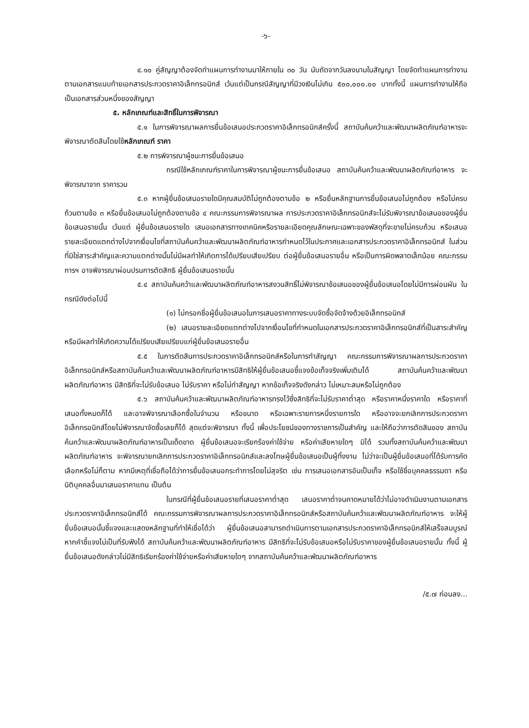-๖-
๔.๑๐ คู่สัญญาต้องจัดทำแผนการทำงานมาให้ภายใน ๓๐ วัน นับถัดจากวันลงนามในสัญญา โดยจัดทำแผนการทำงานตามเอกสารแนบท้ายเอกสารประกวดราคาอิเล็กทรอนิกส์ เว้นแต่เป็นกรณีสัญญาที่มีวงเงินไม่เกิน ๕๐๐,๐๐๐.๐๐ บาททั้งนี้ แผนการทำงานให้ถือเป็นเอกสารส่วนหนึ่งของสัญญา
๕. หลักเกณฑ์และสิทธิ์ในการพิจารณา
๕.๑ ในการพิจารณาผลการยื่นข้อเสนอประกวดราคาอิเล็กทรอนิกส์ครั้งนี้ สถาบันค้นคว้าและพัฒนาผลิตภัณฑ์อาหารจะพิจารณาตัดสินโดยใช้หลักเกณฑ์ ราคา
๕.๒ การพิจารณาผู้ชนะการยื่นข้อเสนอ
กรณีใช้หลักเกณฑ์ราคาในการพิจารณาผู้ชนะการยื่นข้อเสนอ สถาบันค้นคว้าและพัฒนาผลิตภัณฑ์อาหาร จะพิจารณาจาก ราคารวม
๕.๓ หากผู้ยื่นข้อเสนอรายใดมีคุณสมบัติไม่ถูกต้องตามข้อ ๒ หรือยื่นหลักฐานการยื่นข้อเสนอไม่ถูกต้อง หรือไม่ครบถ้วนตามข้อ ๓ หรือยื่นข้อเสนอไม่ถูกต้องตามข้อ ๔ คณะกรรมการพิจารณาผล การประกวดราคาอิเล็กทรอนิกส์จะไม่รับพิจารณาข้อเสนอของผู้ยื่นข้อเสนอรายนั้น เว้นแต่ ผู้ยื่นข้อเสนอรายใด เสนอเอกสารทางเทคนิคหรือรายละเอียดคุณลักษณะเฉพาะของพัสดุที่จะขายไม่ครบถ้วน หรือเสนอรายละเอียดแตกต่างไปจากเงื่อนไขที่สถาบันค้นคว้าและพัฒนาผลิตภัณฑ์อาหารกำหนดไว้ในประกาศและเอกสารประกวดราคาอิเล็กทรอนิกส์ ในส่วนที่มิใช่สาระสำคัญและความแตกต่างนั้นไม่มีผลทำให้เกิดการได้เปรียบเสียเปรียบ ต่อผู้ยื่นข้อเสนอรายอื่น หรือเป็นการผิดพลาดเล็กน้อย คณะกรรมการฯ อาจพิจารณาผ่อนปรนการตัดสิทธิ ผู้ยื่นข้อเสนอรายนั้น
๕.๔ สถาบันค้นคว้าและพัฒนาผลิตภัณฑ์อาหารสงวนสิทธิ์ไม่พิจารณาข้อเสนอของผู้ยื่นข้อเสนอโดยไม่มีการผ่อนผัน ในกรณีดังต่อไปนี้
(๑) ไม่กรอกชื่อผู้ยื่นข้อเสนอในการเสนอราคาทางระบบจัดซื้อจัดจ้างด้วยอิเล็กทรอนิกส์
(๒) เสนอรายละเอียดแตกต่างไปจากเงื่อนไขที่กำหนดในเอกสารประกวดราคาอิเล็กทรอนิกส์ที่เป็นสาระสำคัญ หรือมีผลทำให้เกิดความได้เปรียบเสียเปรียบแก่ผู้ยื่นข้อเสนอรายอื่น
๕.๕ ในการตัดสินการประกวดราคาอิเล็กทรอนิกส์หรือในการทำสัญญา คณะกรรมการพิจารณาผลการประกวดราคาอิเล็กทรอนิกส์หรือสถาบันค้นคว้าและพัฒนาผลิตภัณฑ์อาหารมีสิทธิให้ผู้ยื่นข้อเสนอชี้แจงข้อเท็จจริงเพิ่มเติมได้ สถาบันค้นคว้าและพัฒนาผลิตภัณฑ์อาหาร มีสิทธิที่จะไม่รับข้อเสนอ ไม่รับราคา หรือไม่ทำสัญญา หากข้อเท็จจริงดังกล่าว ไม่เหมาะสมหรือไม่ถูกต้อง
๕.๖ สถาบันค้นคว้าและพัฒนาผลิตภัณฑ์อาหารทรงไว้ซึ่งสิทธิที่จะไม่รับราคาต่ำสุด หรือราคาหนึ่งราคาใด หรือราคาที่เสนอทั้งหมดก็ได้ และอาจพิจารณาเลือกซื้อในจำนวน หรือขนาด หรือเฉพาะรายการหนึ่งรายการใด หรืออาจจะยกเลิกการประกวดราคาอิเล็กทรอนิกส์โดยไม่พิจารณาจัดซื้อเลยก็ได้ สุดแต่จะพิจารณา ทั้งนี้ เพื่อประโยชน์ของทางราชการเป็นสำคัญ และให้ถือว่าการตัดสินของ สถาบันค้นคว้าและพัฒนาผลิตภัณฑ์อาหารเป็นเด็ดขาด ผู้ยื่นข้อเสนอจะเรียกร้องค่าใช้จ่าย หรือค่าเสียหายใดๆ มิได้ รวมทั้งสถาบันค้นคว้าและพัฒนาผลิตภัณฑ์อาหาร จะพิจารณายกเลิกการประกวดราคาอิเล็กทรอนิกส์และลงโทษผู้ยื่นข้อเสนอเป็นผู้ทิ้งงาน ไม่ว่าจะเป็นผู้ยื่นข้อเสนอที่ได้รับการคัดเลือกหรือไม่ก็ตาม หากมีเหตุที่เชื่อถือได้ว่าการยื่นข้อเสนอกระทำการโดยไม่สุจริต เช่น การเสนอเอกสารอันเป็นเท็จ หรือใช้ชื่อบุคคลธรรมดา หรือนิติบุคคลอื่นมาเสนอราคาแทน เป็นต้น
ในกรณีที่ผู้ยื่นข้อเสนอรายที่เสนอราคาต่ำสุด เสนอราคาต่ำจนคาดหมายได้ว่าไม่อาจดำเนินงานตามเอกสารประกวดราคาอิเล็กทรอนิกส์ได้ คณะกรรมการพิจารณาผลการประกวดราคาอิเล็กทรอนิกส์หรือสถาบันค้นคว้าและพัฒนาผลิตภัณฑ์อาหาร จะให้ผู้ยื่นข้อเสนอนั้นชี้แจงและแสดงหลักฐานที่ทำให้เชื่อได้ว่า ผู้ยื่นข้อเสนอสามารถดำเนินการตามเอกสารประกวดราคาอิเล็กทรอนิกส์ให้เสร็จสมบูรณ์ หากคำชี้แจงไม่เป็นที่รับฟังได้ สถาบันค้นคว้าและพัฒนาผลิตภัณฑ์อาหาร มีสิทธิที่จะไม่รับข้อเสนอหรือไม่รับราคาของผู้ยื่นข้อเสนอรายนั้น ทั้งนี้ ผู้ยื่นข้อเสนอดังกล่าวไม่มีสิทธิเรียกร้องค่าใช้จ่ายหรือค่าเสียหายใดๆ จากสถาบันค้นคว้าและพัฒนาผลิตภัณฑ์อาหาร
/๕.๗ ก่อนลง...